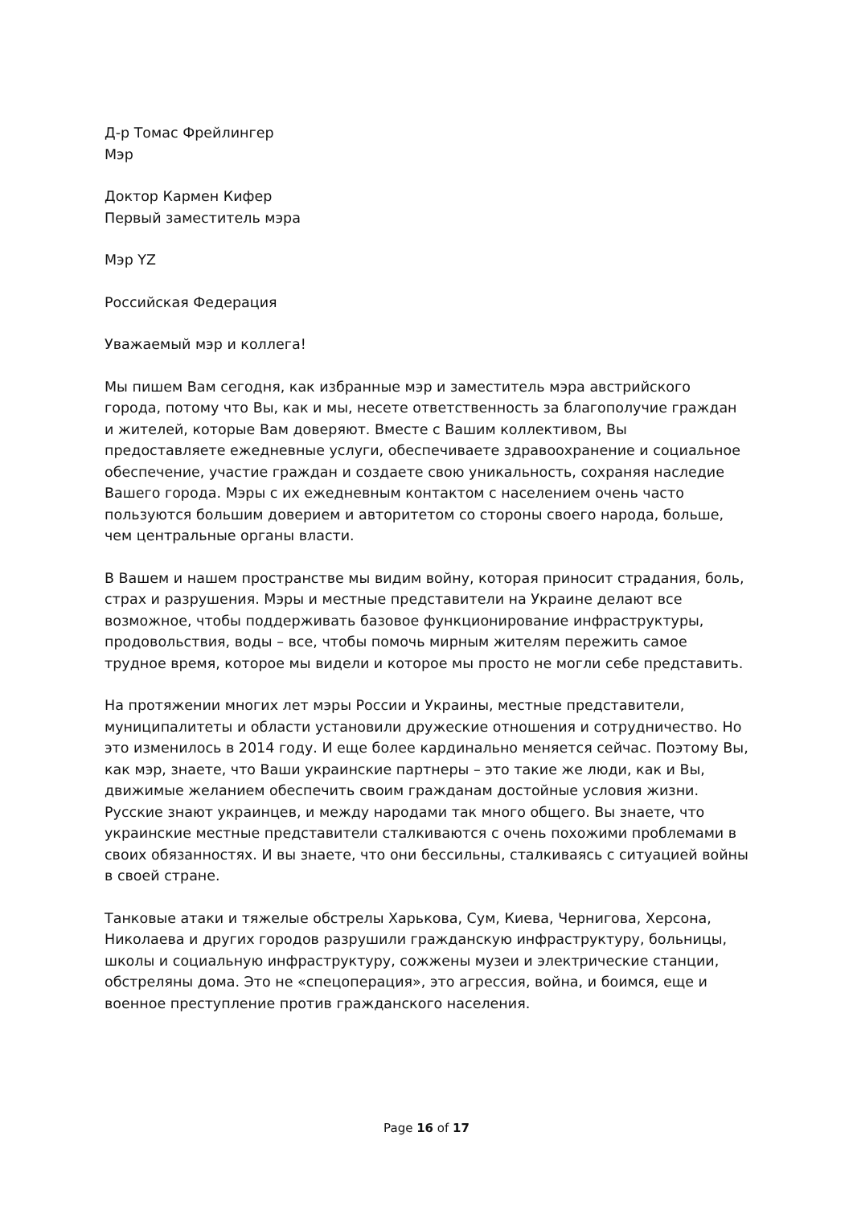Д-р Томас Фрейлингер
Мэр
Доктор Кармен Кифер
Первый заместитель мэра
Мэр YZ
Российская Федерация
Уважаемый мэр и коллега!
Мы пишем Вам сегодня, как избранные мэр и заместитель мэра австрийского города, потому что Вы, как и мы, несете ответственность за благополучие граждан и жителей, которые Вам доверяют. Вместе с Вашим коллективом, Вы предоставляете ежедневные услуги, обеспечиваете здравоохранение и социальное обеспечение, участие граждан и создаете свою уникальность, сохраняя наследие Вашего города. Мэры с их ежедневным контактом с населением очень часто пользуются большим доверием и авторитетом со стороны своего народа, больше, чем центральные органы власти.
В Вашем и нашем пространстве мы видим войну, которая приносит страдания, боль, страх и разрушения. Мэры и местные представители на Украине делают все возможное, чтобы поддерживать базовое функционирование инфраструктуры, продовольствия, воды – все, чтобы помочь мирным жителям пережить самое трудное время, которое мы видели и которое мы просто не могли себе представить.
На протяжении многих лет мэры России и Украины, местные представители, муниципалитеты и области установили дружеские отношения и сотрудничество. Но это изменилось в 2014 году. И еще более кардинально меняется сейчас. Поэтому Вы, как мэр, знаете, что Ваши украинские партнеры – это такие же люди, как и Вы, движимые желанием обеспечить своим гражданам достойные условия жизни. Русские знают украинцев, и между народами так много общего. Вы знаете, что украинские местные представители сталкиваются с очень похожими проблемами в своих обязанностях. И вы знаете, что они бессильны, сталкиваясь с ситуацией войны в своей стране.
Танковые атаки и тяжелые обстрелы Харькова, Сум, Киева, Чернигова, Херсона, Николаева и других городов разрушили гражданскую инфраструктуру, больницы, школы и социальную инфраструктуру, сожжены музеи и электрические станции, обстреляны дома. Это не «спецоперация», это агрессия, война, и боимся, еще и военное преступление против гражданского населения.
Page 16 of 17